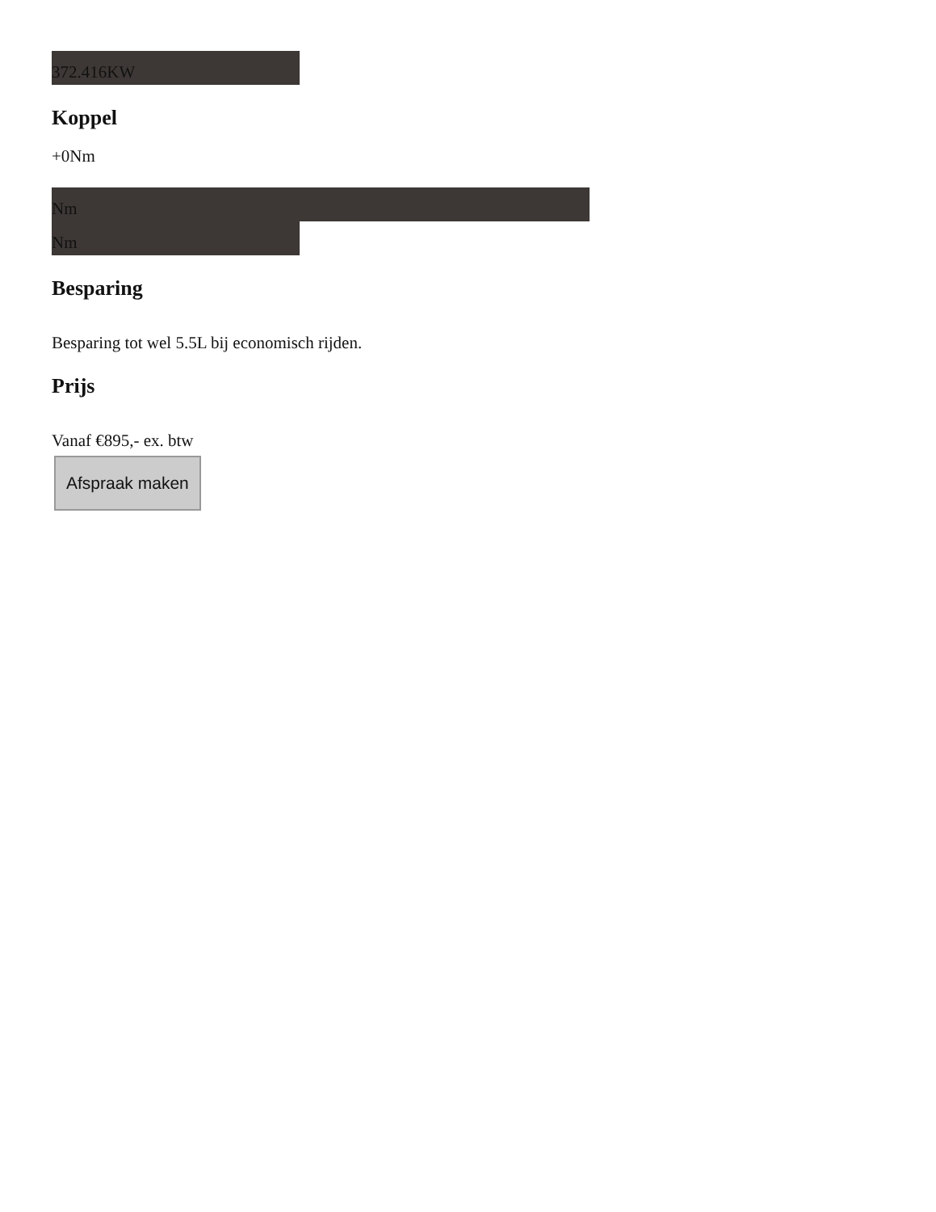372.416KW
Koppel
+0Nm
Nm
Nm
Besparing
Besparing tot wel 5.5L bij economisch rijden.
Prijs
Vanaf €895,- ex. btw
Afspraak maken